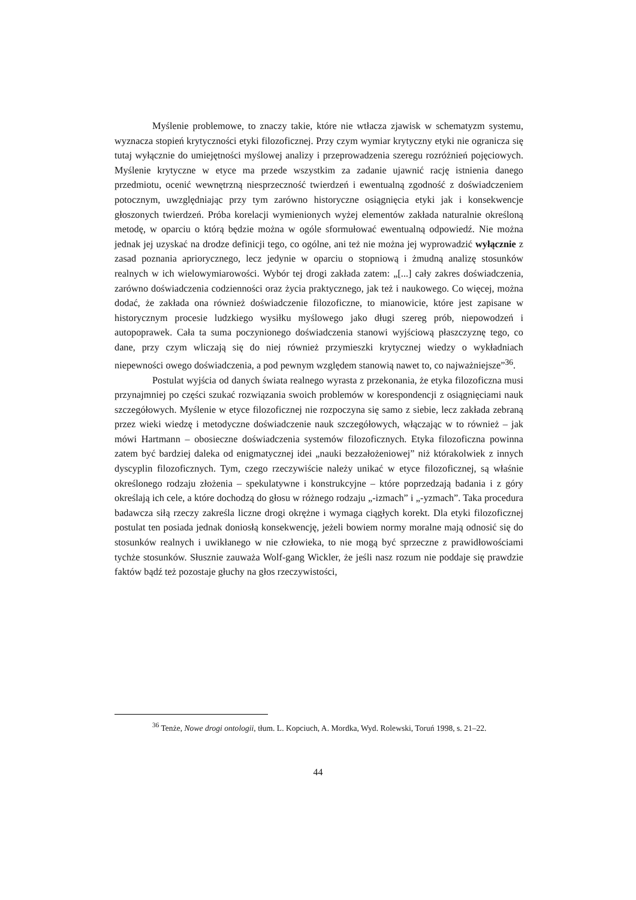Myślenie problemowe, to znaczy takie, które nie wtłacza zjawisk w schematyzm systemu, wyznacza stopień krytyczności etyki filozoficznej. Przy czym wymiar krytyczny etyki nie ogranicza się tutaj wyłącznie do umiejętności myślowej analizy i przeprowadzenia szeregu rozróżnień pojęciowych. Myślenie krytyczne w etyce ma przede wszystkim za zadanie ujawnić rację istnienia danego przedmiotu, ocenić wewnętrzną niesprzeczność twierdzeń i ewentualną zgodność z doświadczeniem potocznym, uwzględniając przy tym zarówno historyczne osiągnięcia etyki jak i konsekwencje głoszonych twierdzeń. Próba korelacji wymienionych wyżej elementów zakłada naturalnie określoną metodę, w oparciu o którą będzie można w ogóle sformułować ewentualną odpowiedź. Nie można jednak jej uzyskać na drodze definicji tego, co ogólne, ani też nie można jej wyprowadzić wyłącznie z zasad poznania apriorycznego, lecz jedynie w oparciu o stopniową i żmudną analizę stosunków realnych w ich wielowymiarowości. Wybór tej drogi zakłada zatem: „[...] cały zakres doświadczenia, zarówno doświadczenia codzienności oraz życia praktycznego, jak też i naukowego. Co więcej, można dodać, że zakłada ona również doświadczenie filozoficzne, to mianowicie, które jest zapisane w historycznym procesie ludzkiego wysiłku myślowego jako długi szereg prób, niepowodzeń i autopoprawek. Cała ta suma poczynionego doświadczenia stanowi wyjściową płaszczyznę tego, co dane, przy czym wliczają się do niej również przymieszki krytycznej wiedzy o wykładniach niepewności owego doświadczenia, a pod pewnym względem stanowią nawet to, co najważniejsze”<sup>36</sup>.
Postulat wyjścia od danych świata realnego wyrasta z przekonania, że etyka filozoficzna musi przynajmniej po części szukać rozwiązania swoich problemów w korespondencji z osiągnięciami nauk szczegółowych. Myślenie w etyce filozoficznej nie rozpoczyna się samo z siebie, lecz zakłada zebraną przez wieki wiedzę i metodyczne doświadczenie nauk szczegółowych, włączając w to również – jak mówi Hartmann – obosieczne doświadczenia systemów filozoficznych. Etyka filozoficzna powinna zatem być bardziej daleka od enigmatycznej idei „nauki bezzałożeniowej” niż którakolwiek z innych dyscyplin filozoficznych. Tym, czego rzeczywiście należy unikać w etyce filozoficznej, są właśnie określonego rodzaju złożenia – spekulatywne i konstrukcyjne – które poprzedzają badania i z góry określają ich cele, a które dochodzą do głosu w różnego rodzaju „-izmach” i „-yzmach”. Taka procedura badawcza siłą rzeczy zakreśla liczne drogi okrężne i wymaga ciągłych korekt. Dla etyki filozoficznej postulat ten posiada jednak doniosłą konsekwencję, jeżeli bowiem normy moralne mają odnosić się do stosunków realnych i uwikłanego w nie człowieka, to nie mogą być sprzeczne z prawidłowościami tychże stosunków. Słusznie zauważa Wolf-gang Wickler, że jeśli nasz rozum nie poddaje się prawdzie faktów bądź też pozostaje głuchy na głos rzeczywistości,
<sup>36</sup> Tenże, Nowe drogi ontologii, tłum. L. Kopciuch, A. Mordka, Wyd. Rolewski, Toruń 1998, s. 21–22.
44